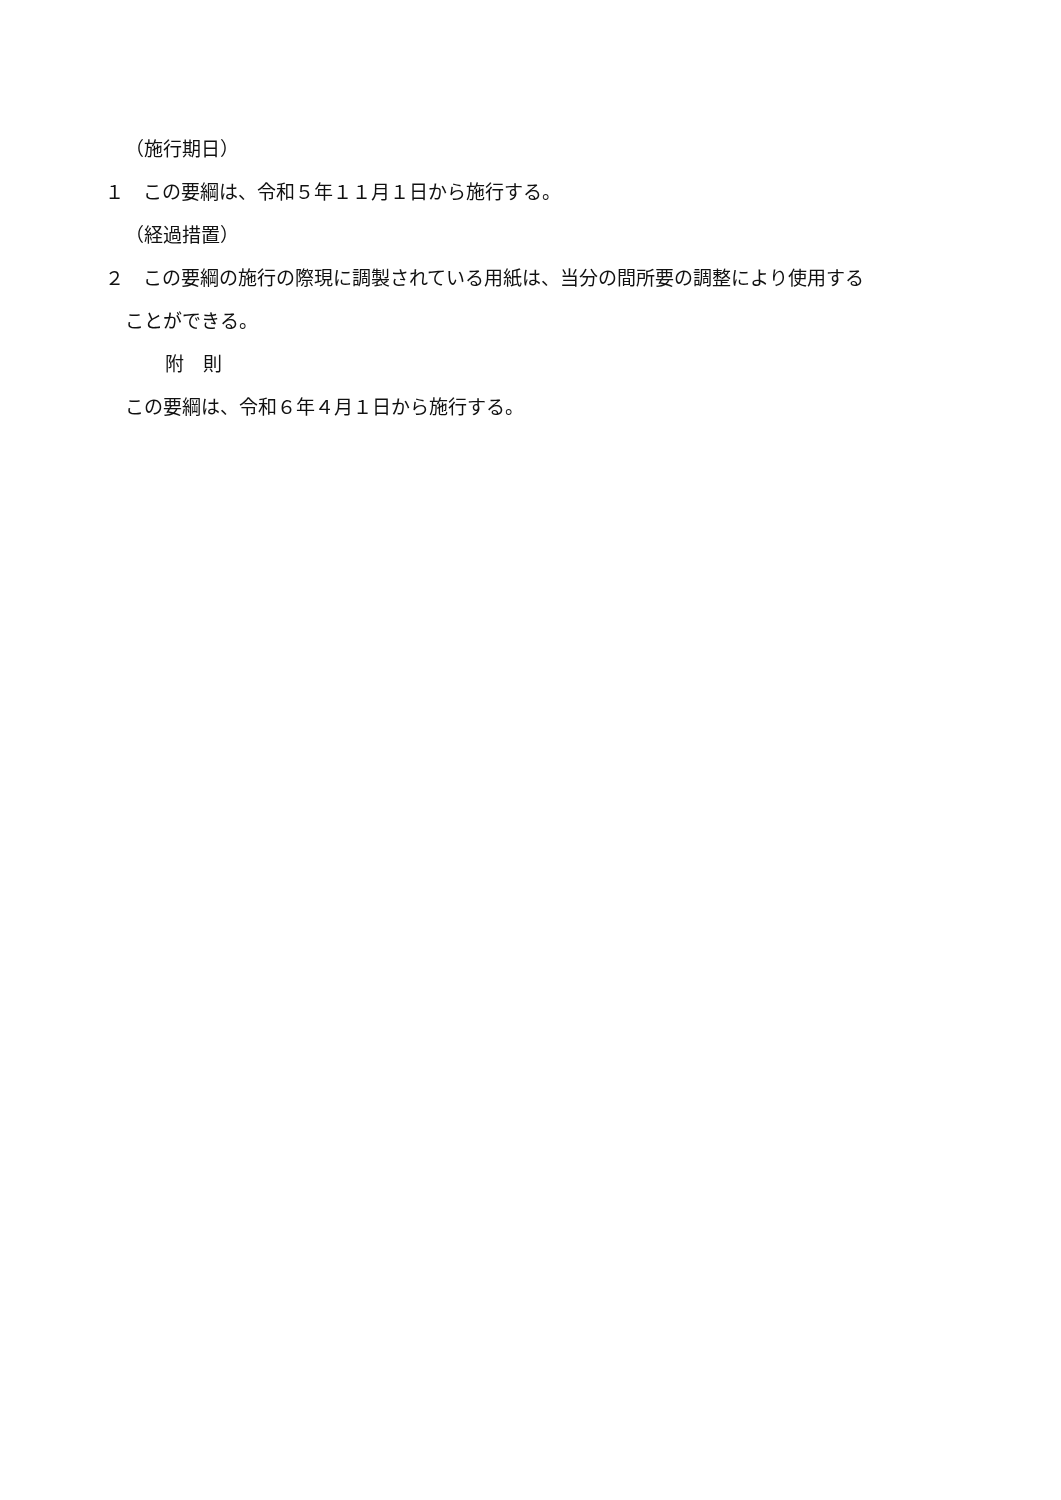（施行期日）
１　この要綱は、令和５年１１月１日から施行する。
（経過措置）
２　この要綱の施行の際現に調製されている用紙は、当分の間所要の調整により使用する
ことができる。
附　則
この要綱は、令和６年４月１日から施行する。